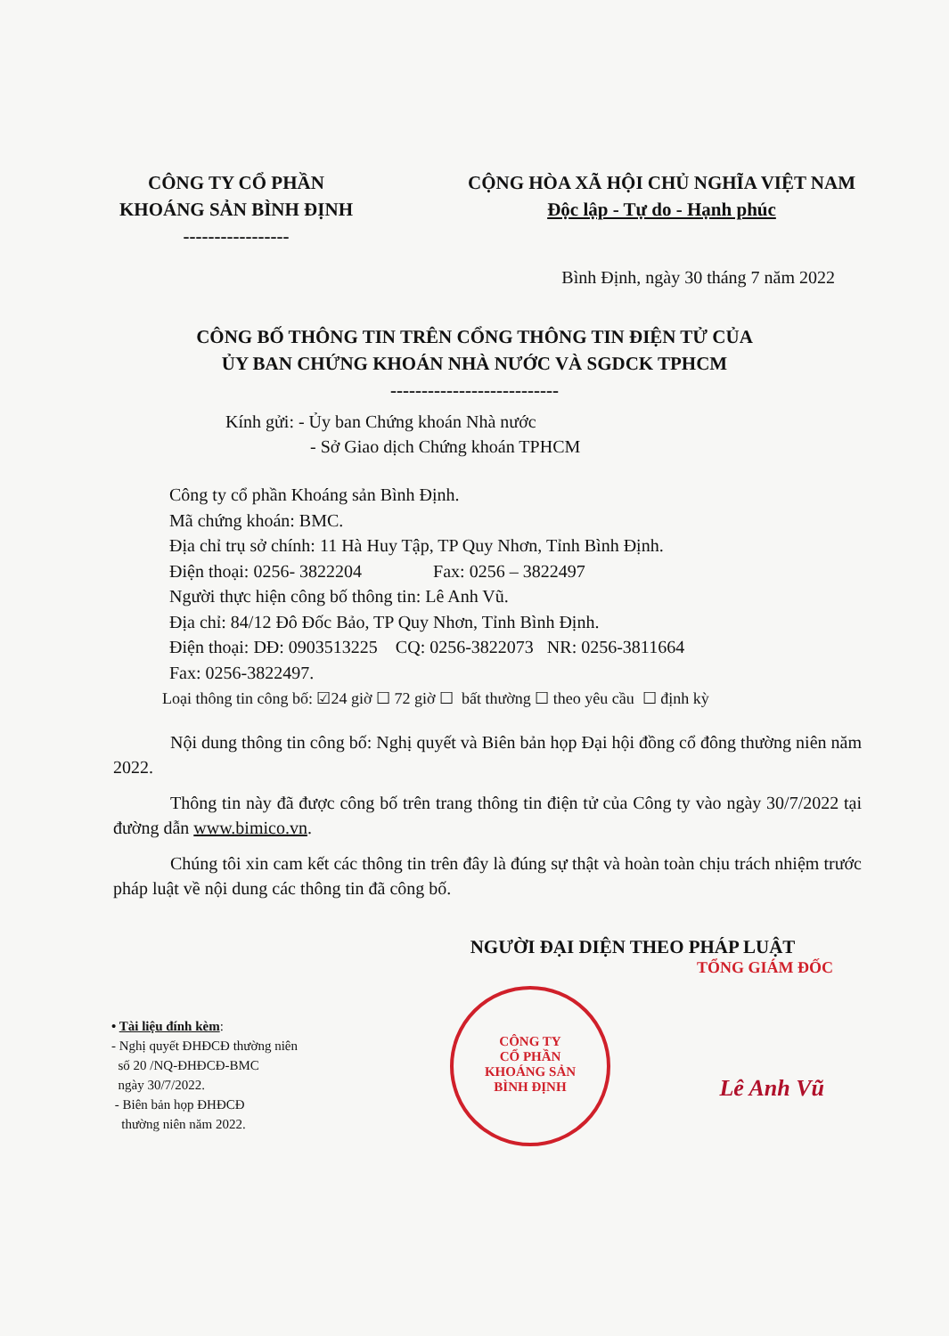CÔNG TY CỔ PHẦN
KHOÁNG SẢN BÌNH ĐỊNH
-----------------
CỘNG HÒA XÃ HỘI CHỦ NGHĨA VIỆT NAM
Độc lập - Tự do - Hạnh phúc
Bình Định, ngày 30 tháng 7 năm 2022
CÔNG BỐ THÔNG TIN TRÊN CỔNG THÔNG TIN ĐIỆN TỬ CỦA
ỦY BAN CHỨNG KHOÁN NHÀ NƯỚC VÀ SGDCK TPHCM
---------------------------
Kính gửi: - Ủy ban Chứng khoán Nhà nước
- Sở Giao dịch Chứng khoán TPHCM
Công ty cổ phần Khoáng sản Bình Định.
Mã chứng khoán: BMC.
Địa chỉ trụ sở chính: 11 Hà Huy Tập, TP Quy Nhơn, Tỉnh Bình Định.
Điện thoại: 0256- 3822204 Fax: 0256 – 3822497
Người thực hiện công bố thông tin: Lê Anh Vũ.
Địa chỉ: 84/12 Đô Đốc Bảo, TP Quy Nhơn, Tỉnh Bình Định.
Điện thoại: DĐ: 0903513225 CQ: 0256-3822073 NR: 0256-3811664
Fax: 0256-3822497.
Loại thông tin công bố: ☑24 giờ ☐ 72 giờ ☐ bất thường ☐ theo yêu cầu ☐ định kỳ
Nội dung thông tin công bố: Nghị quyết và Biên bản họp Đại hội đồng cổ đông thường niên năm 2022.
Thông tin này đã được công bố trên trang thông tin điện tử của Công ty vào ngày 30/7/2022 tại đường dẫn www.bimico.vn.
Chúng tôi xin cam kết các thông tin trên đây là đúng sự thật và hoàn toàn chịu trách nhiệm trước pháp luật về nội dung các thông tin đã công bố.
• Tài liệu đính kèm:
- Nghị quyết ĐHĐCĐ thường niên
số 20 /NQ-ĐHĐCĐ-BMC
ngày 30/7/2022.
- Biên bản họp ĐHĐCĐ
thường niên năm 2022.
NGƯỜI ĐẠI DIỆN THEO PHÁP LUẬT
TỔNG GIÁM ĐỐC
CÔNG TY
CỔ PHẦN
KHOÁNG SẢN
BÌNH ĐỊNH
Lê Anh Vũ